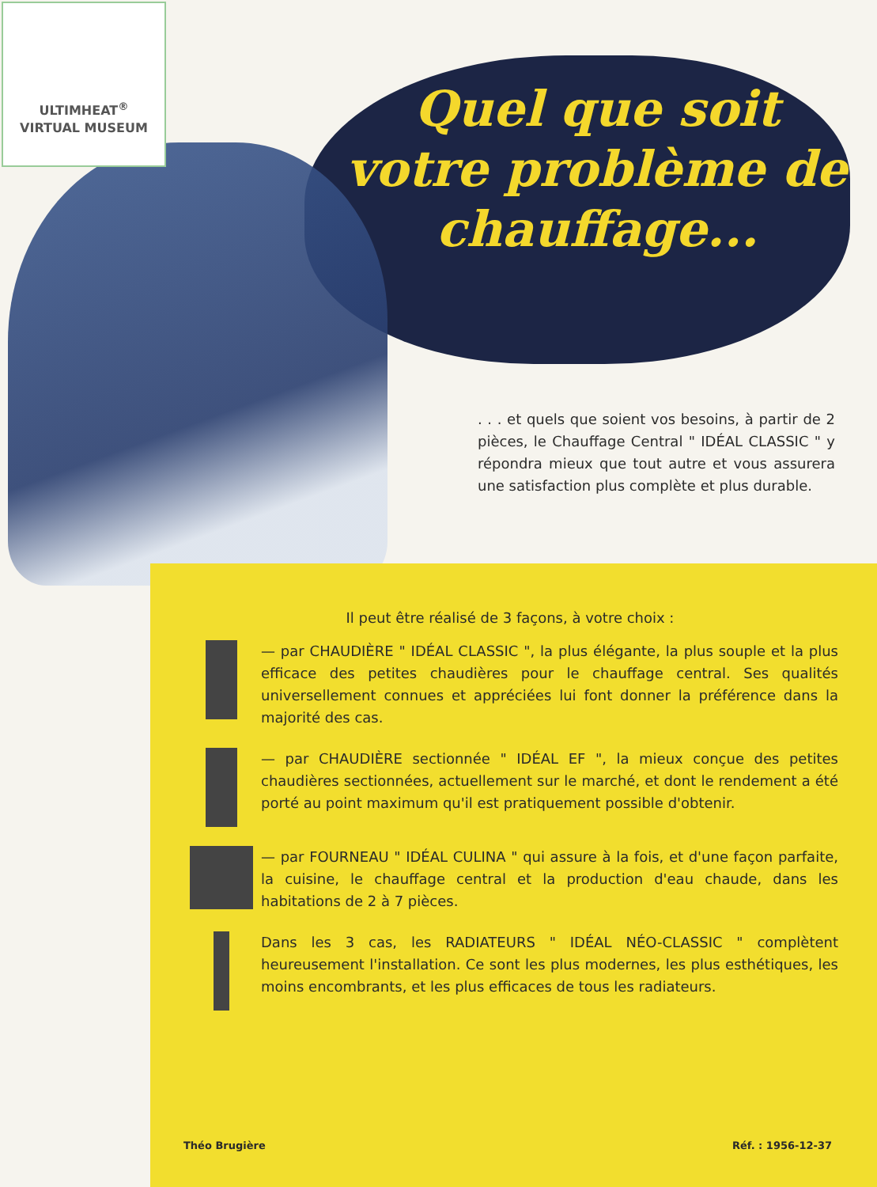ULTIMHEAT<sup>®</sup>
VIRTUAL MUSEUM
Quel que soit votre problème de chauffage...
. . . et quels que soient vos besoins, à partir de 2 pièces, le Chauffage Central " IDÉAL CLASSIC " y répondra mieux que tout autre et vous assurera une satisfaction plus complète et plus durable.
Il peut être réalisé de 3 façons, à votre choix :
— par CHAUDIÈRE " IDÉAL CLASSIC ", la plus élégante, la plus souple et la plus efficace des petites chaudières pour le chauffage central. Ses qualités universellement connues et appréciées lui font donner la préférence dans la majorité des cas.
— par CHAUDIÈRE sectionnée " IDÉAL EF ", la mieux conçue des petites chaudières sectionnées, actuellement sur le marché, et dont le rendement a été porté au point maximum qu'il est pratiquement possible d'obtenir.
— par FOURNEAU " IDÉAL CULINA " qui assure à la fois, et d'une façon parfaite, la cuisine, le chauffage central et la production d'eau chaude, dans les habitations de 2 à 7 pièces.
Dans les 3 cas, les RADIATEURS " IDÉAL NÉO-CLASSIC " complètent heureusement l'installation. Ce sont les plus modernes, les plus esthétiques, les moins encombrants, et les plus efficaces de tous les radiateurs.
Théo Brugière Réf. : 1956-12-37